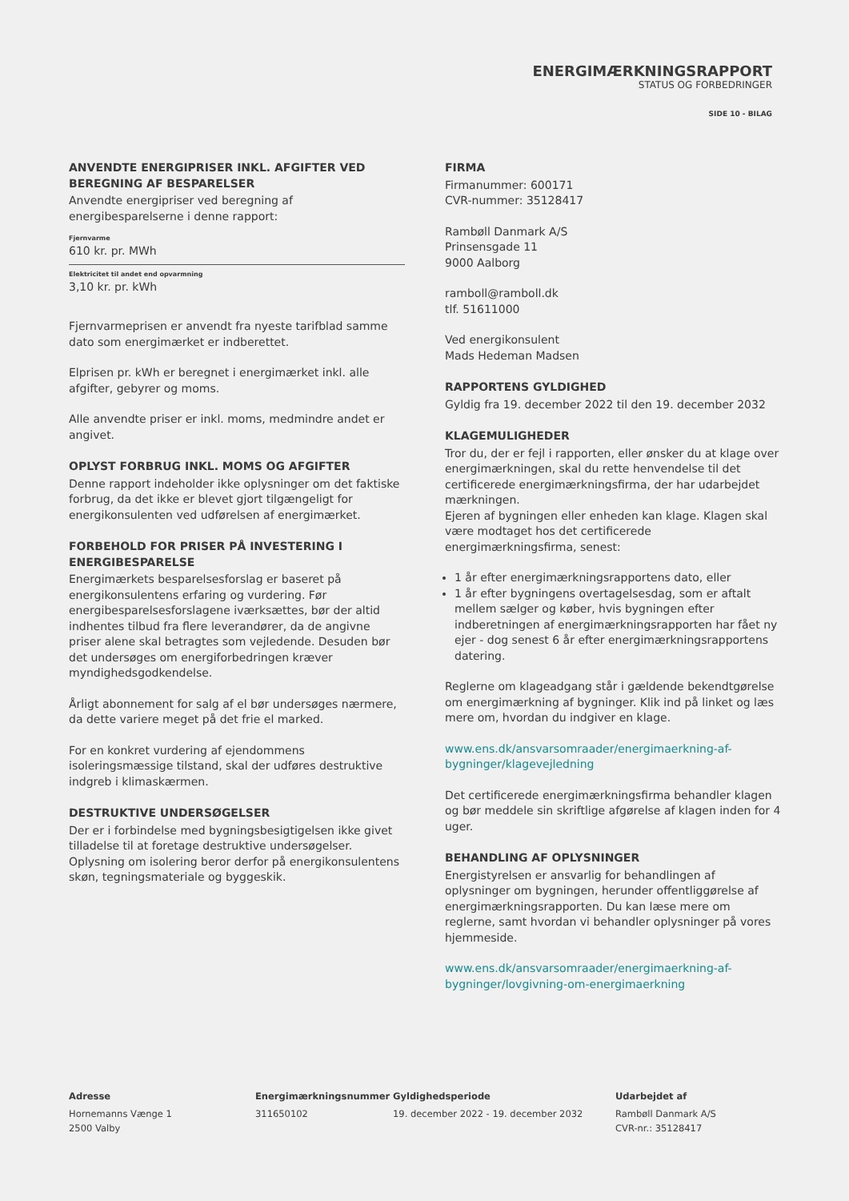ENERGIMÆRKNINGSRAPPORT
STATUS OG FORBEDRINGER
SIDE 10 - BILAG
ANVENDTE ENERGIPRISER INKL. AFGIFTER VED BEREGNING AF BESPARELSER
Anvendte energipriser ved beregning af energibesparelserne i denne rapport:
Fjernvarme
610 kr. pr. MWh
Elektricitet til andet end opvarmning
3,10 kr. pr. kWh
Fjernvarmeprisen er anvendt fra nyeste tarifblad samme dato som energimærket er indberettet.
Elprisen pr. kWh er beregnet i energimærket inkl. alle afgifter, gebyrer og moms.
Alle anvendte priser er inkl. moms, medmindre andet er angivet.
OPLYST FORBRUG INKL. MOMS OG AFGIFTER
Denne rapport indeholder ikke oplysninger om det faktiske forbrug, da det ikke er blevet gjort tilgængeligt for energikonsulenten ved udførelsen af energimærket.
FORBEHOLD FOR PRISER PÅ INVESTERING I ENERGIBESPARELSE
Energimærkets besparelsesforslag er baseret på energikonsulentens erfaring og vurdering. Før energibesparelsesforslagene iværksættes, bør der altid indhentes tilbud fra flere leverandører, da de angivne priser alene skal betragtes som vejledende. Desuden bør det undersøges om energiforbedringen kræver myndighedsgodkendelse.
Årligt abonnement for salg af el bør undersøges nærmere, da dette variere meget på det frie el marked.
For en konkret vurdering af ejendommens isoleringsmæssige tilstand, skal der udføres destruktive indgreb i klimaskærmen.
DESTRUKTIVE UNDERSØGELSER
Der er i forbindelse med bygningsbesigtigelsen ikke givet tilladelse til at foretage destruktive undersøgelser. Oplysning om isolering beror derfor på energikonsulentens skøn, tegningsmateriale og byggeskik.
FIRMA
Firmanummer: 600171
CVR-nummer: 35128417
Rambøll Danmark A/S
Prinsensgade 11
9000 Aalborg
ramboll@ramboll.dk
tlf. 51611000
Ved energikonsulent
Mads Hedeman Madsen
RAPPORTENS GYLDIGHED
Gyldig fra 19. december 2022 til den 19. december 2032
KLAGEMULIGHEDER
Tror du, der er fejl i rapporten, eller ønsker du at klage over energimærkningen, skal du rette henvendelse til det certificerede energimærkningsfirma, der har udarbejdet mærkningen.
Ejeren af bygningen eller enheden kan klage. Klagen skal være modtaget hos det certificerede energimærkningsfirma, senest:
1 år efter energimærkningsrapportens dato, eller
1 år efter bygningens overtagelsesdag, som er aftalt mellem sælger og køber, hvis bygningen efter indberetningen af energimærkningsrapporten har fået ny ejer - dog senest 6 år efter energimærkningsrapportens datering.
Reglerne om klageadgang står i gældende bekendtgørelse om energimærkning af bygninger. Klik ind på linket og læs mere om, hvordan du indgiver en klage.
www.ens.dk/ansvarsomraader/energimaerkning-af-bygninger/klagevejledning
Det certificerede energimærkningsfirma behandler klagen og bør meddele sin skriftlige afgørelse af klagen inden for 4 uger.
BEHANDLING AF OPLYSNINGER
Energistyrelsen er ansvarlig for behandlingen af oplysninger om bygningen, herunder offentliggørelse af energimærkningsrapporten. Du kan læse mere om reglerne, samt hvordan vi behandler oplysninger på vores hjemmeside.
www.ens.dk/ansvarsomraader/energimaerkning-af-bygninger/lovgivning-om-energimaerkning
Adresse
Hornemanns Vænge 1
2500 Valby
Energimærkningsnummer
311650102
Gyldighedsperiode
19. december 2022 - 19. december 2032
Udarbejdet af
Rambøll Danmark A/S
CVR-nr.: 35128417